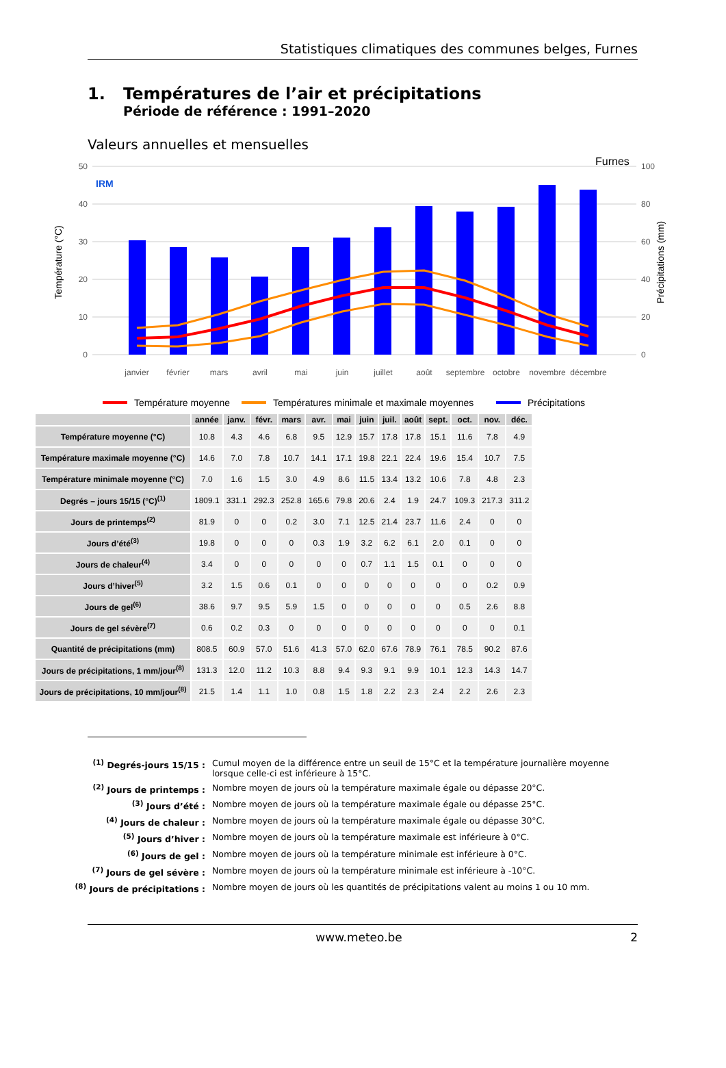Statistiques climatiques des communes belges, Furnes
1. Températures de l’air et précipitations
Période de référence : 1991–2020
Valeurs annuelles et mensuelles
50
40
30
20
10
0
100
80
60
40
20
0
Température (°C)
Précipitations (mm)
Furnes
IRM
janvier
février
mars
avril
mai
juin
juillet
août
septembre
octobre
novembre
décembre
Température moyenne
Températures minimale et maximale moyennes
Précipitations
| | année | janv. | févr. | mars | avr. | mai | juin | juil. | août | sept. | oct. | nov. | déc. |
| --- | --- | --- | --- | --- | --- | --- | --- | --- | --- | --- | --- | --- | --- |
| Température moyenne (°C) | 10.8 | 4.3 | 4.6 | 6.8 | 9.5 | 12.9 | 15.7 | 17.8 | 17.8 | 15.1 | 11.6 | 7.8 | 4.9 |
| Température maximale moyenne (°C) | 14.6 | 7.0 | 7.8 | 10.7 | 14.1 | 17.1 | 19.8 | 22.1 | 22.4 | 19.6 | 15.4 | 10.7 | 7.5 |
| Température minimale moyenne (°C) | 7.0 | 1.6 | 1.5 | 3.0 | 4.9 | 8.6 | 11.5 | 13.4 | 13.2 | 10.6 | 7.8 | 4.8 | 2.3 |
| Degrés – jours 15/15 (°C)<sup>(1)</sup> | 1809.1 | 331.1 | 292.3 | 252.8 | 165.6 | 79.8 | 20.6 | 2.4 | 1.9 | 24.7 | 109.3 | 217.3 | 311.2 |
| Jours de printemps<sup>(2)</sup> | 81.9 | 0 | 0 | 0.2 | 3.0 | 7.1 | 12.5 | 21.4 | 23.7 | 11.6 | 2.4 | 0 | 0 |
| Jours d’été<sup>(3)</sup> | 19.8 | 0 | 0 | 0 | 0.3 | 1.9 | 3.2 | 6.2 | 6.1 | 2.0 | 0.1 | 0 | 0 |
| Jours de chaleur<sup>(4)</sup> | 3.4 | 0 | 0 | 0 | 0 | 0 | 0.7 | 1.1 | 1.5 | 0.1 | 0 | 0 | 0 |
| Jours d’hiver<sup>(5)</sup> | 3.2 | 1.5 | 0.6 | 0.1 | 0 | 0 | 0 | 0 | 0 | 0 | 0 | 0.2 | 0.9 |
| Jours de gel<sup>(6)</sup> | 38.6 | 9.7 | 9.5 | 5.9 | 1.5 | 0 | 0 | 0 | 0 | 0 | 0.5 | 2.6 | 8.8 |
| Jours de gel sévère<sup>(7)</sup> | 0.6 | 0.2 | 0.3 | 0 | 0 | 0 | 0 | 0 | 0 | 0 | 0 | 0 | 0.1 |
| Quantité de précipitations (mm) | 808.5 | 60.9 | 57.0 | 51.6 | 41.3 | 57.0 | 62.0 | 67.6 | 78.9 | 76.1 | 78.5 | 90.2 | 87.6 |
| Jours de précipitations, 1 mm/jour<sup>(8)</sup> | 131.3 | 12.0 | 11.2 | 10.3 | 8.8 | 9.4 | 9.3 | 9.1 | 9.9 | 10.1 | 12.3 | 14.3 | 14.7 |
| Jours de précipitations, 10 mm/jour<sup>(8)</sup> | 21.5 | 1.4 | 1.1 | 1.0 | 0.8 | 1.5 | 1.8 | 2.2 | 2.3 | 2.4 | 2.2 | 2.6 | 2.3 |
<sup>(1)</sup> Degrés-jours 15/15 : Cumul moyen de la différence entre un seuil de 15°C et la température journalière moyenne lorsque celle-ci est inférieure à 15°C.
<sup>(2)</sup> Jours de printemps : Nombre moyen de jours où la température maximale égale ou dépasse 20°C.
<sup>(3)</sup> Jours d’été : Nombre moyen de jours où la température maximale égale ou dépasse 25°C.
<sup>(4)</sup> Jours de chaleur : Nombre moyen de jours où la température maximale égale ou dépasse 30°C.
<sup>(5)</sup> Jours d’hiver : Nombre moyen de jours où la température maximale est inférieure à 0°C.
<sup>(6)</sup> Jours de gel : Nombre moyen de jours où la température minimale est inférieure à 0°C.
<sup>(7)</sup> Jours de gel sévère : Nombre moyen de jours où la température minimale est inférieure à -10°C.
<sup>(8)</sup> Jours de précipitations : Nombre moyen de jours où les quantités de précipitations valent au moins 1 ou 10 mm.
www.meteo.be 2